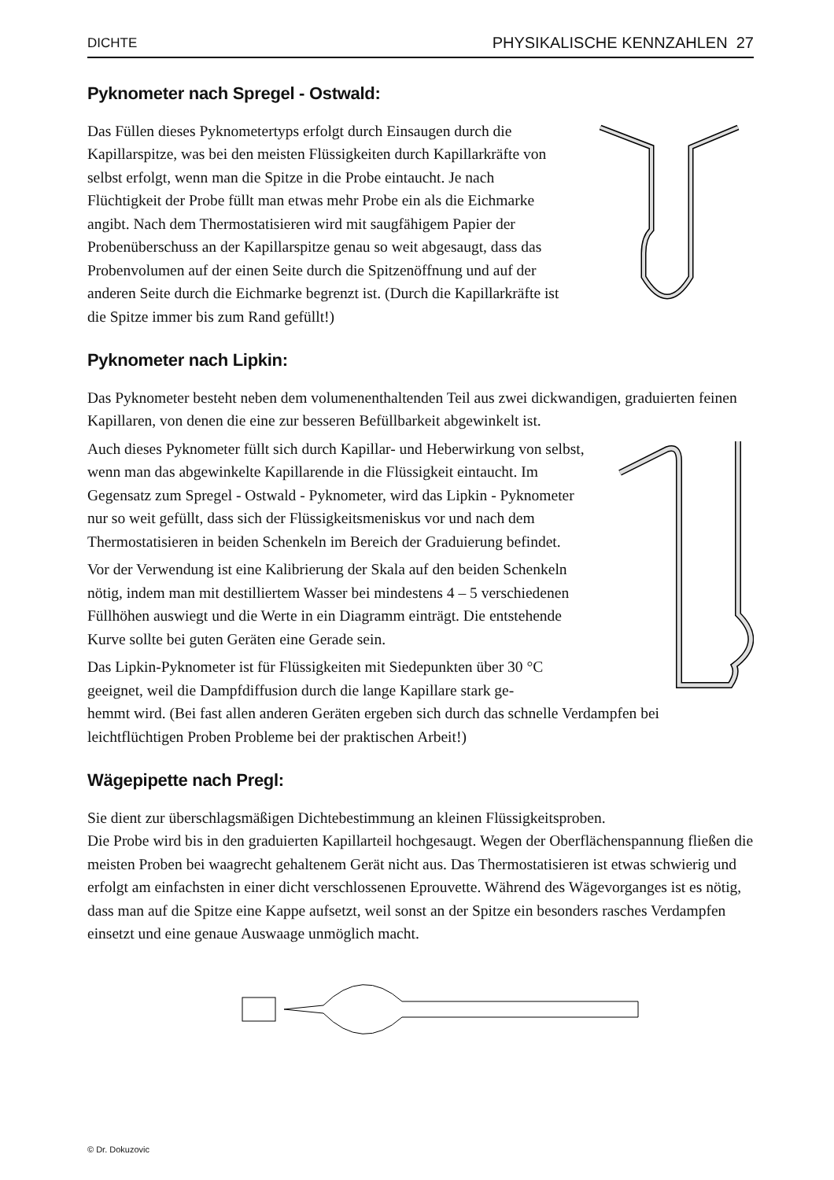DICHTE PHYSIKALISCHE KENNZAHLEN 27
Pyknometer nach Spregel - Ostwald:
Das Füllen dieses Pyknometertyps erfolgt durch Einsaugen durch die Kapillarspitze, was bei den meisten Flüssigkeiten durch Kapillarkräfte von selbst erfolgt, wenn man die Spitze in die Probe eintaucht. Je nach Flüchtigkeit der Probe füllt man etwas mehr Probe ein als die Eichmarke angibt. Nach dem Thermostatisieren wird mit saugfähigem Papier der Probenüberschuss an der Kapillarspitze genau so weit abgesaugt, dass das Probenvolumen auf der einen Seite durch die Spitzenöffnung und auf der anderen Seite durch die Eichmarke begrenzt ist. (Durch die Kapillarkräfte ist die Spitze immer bis zum Rand gefüllt!)
Pyknometer nach Lipkin:
Das Pyknometer besteht neben dem volumenenthaltenden Teil aus zwei dickwandigen, graduierten feinen Kapillaren, von denen die eine zur besseren Befüllbarkeit abgewinkelt ist.
Auch dieses Pyknometer füllt sich durch Kapillar- und Heberwirkung von selbst, wenn man das abgewinkelte Kapillarende in die Flüssigkeit eintaucht. Im Gegensatz zum Spregel - Ostwald - Pyknometer, wird das Lipkin - Pyknometer nur so weit gefüllt, dass sich der Flüssigkeitsmeniskus vor und nach dem Thermostatisieren in beiden Schenkeln im Bereich der Graduierung befindet.
Vor der Verwendung ist eine Kalibrierung der Skala auf den beiden Schenkeln nötig, indem man mit destilliertem Wasser bei mindestens 4 – 5 verschiedenen Füllhöhen auswiegt und die Werte in ein Diagramm einträgt. Die entstehende Kurve sollte bei guten Geräten eine Gerade sein.
Das Lipkin-Pyknometer ist für Flüssigkeiten mit Siedepunkten über 30 °C geeignet, weil die Dampfdiffusion durch die lange Kapillare stark ge-
hemmt wird. (Bei fast allen anderen Geräten ergeben sich durch das schnelle Verdampfen bei leichtflüchtigen Proben Probleme bei der praktischen Arbeit!)
Wägepipette nach Pregl:
Sie dient zur überschlagsmäßigen Dichtebestimmung an kleinen Flüssigkeitsproben.
Die Probe wird bis in den graduierten Kapillarteil hochgesaugt. Wegen der Oberflächenspannung fließen die meisten Proben bei waagrecht gehaltenem Gerät nicht aus. Das Thermostatisieren ist etwas schwierig und erfolgt am einfachsten in einer dicht verschlossenen Eprouvette. Während des Wägevorganges ist es nötig, dass man auf die Spitze eine Kappe aufsetzt, weil sonst an der Spitze ein besonders rasches Verdampfen einsetzt und eine genaue Auswaage unmöglich macht.
© Dr. Dokuzovic